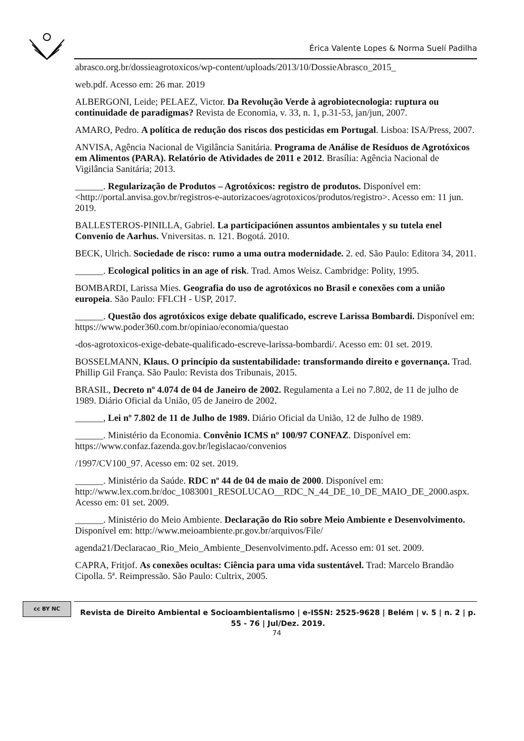Érica Valente Lopes & Norma Suelí Padilha
abrasco.org.br/dossieagrotoxicos/wp-content/uploads/2013/10/DossieAbrasco_2015_
web.pdf. Acesso em: 26 mar. 2019
ALBERGONI, Leide; PELAEZ, Victor. Da Revolução Verde à agrobiotecnologia: ruptura ou continuidade de paradigmas? Revista de Economia, v. 33, n. 1, p.31-53, jan/jun, 2007.
AMARO, Pedro. A política de redução dos riscos dos pesticidas em Portugal. Lisboa: ISA/Press, 2007.
ANVISA, Agência Nacional de Vigilância Sanitária. Programa de Análise de Resíduos de Agrotóxicos em Alimentos (PARA). Relatório de Atividades de 2011 e 2012. Brasília: Agência Nacional de Vigilância Sanitária; 2013.
______. Regularização de Produtos – Agrotóxicos: registro de produtos. Disponível em: <http://portal.anvisa.gov.br/registros-e-autorizacoes/agrotoxicos/produtos/registro>. Acesso em: 11 jun. 2019.
BALLESTEROS-PINILLA, Gabriel. La participaciónen assuntos ambientales y su tutela enel Convenio de Aarhus. Vniversitas. n. 121. Bogotá. 2010.
BECK, Ulrich. Sociedade de risco: rumo a uma outra modernidade. 2. ed. São Paulo: Editora 34, 2011.
______. Ecological politics in an age of risk. Trad. Amos Weisz. Cambridge: Polity, 1995.
BOMBARDI, Larissa Mies. Geografia do uso de agrotóxicos no Brasil e conexões com a união europeia. São Paulo: FFLCH - USP, 2017.
______. Questão dos agrotóxicos exige debate qualificado, escreve Larissa Bombardi. Disponível em: https://www.poder360.com.br/opiniao/economia/questao
-dos-agrotoxicos-exige-debate-qualificado-escreve-larissa-bombardi/. Acesso em: 01 set. 2019.
BOSSELMANN, Klaus. O princípio da sustentabilidade: transformando direito e governança. Trad. Phillip Gil França. São Paulo: Revista dos Tribunais, 2015.
BRASIL, Decreto nº 4.074 de 04 de Janeiro de 2002. Regulamenta a Lei no 7.802, de 11 de julho de 1989. Diário Oficial da União, 05 de Janeiro de 2002.
______, Lei nº 7.802 de 11 de Julho de 1989. Diário Oficial da União, 12 de Julho de 1989.
______. Ministério da Economia. Convênio ICMS nº 100/97 CONFAZ. Disponível em: https://www.confaz.fazenda.gov.br/legislacao/convenios
/1997/CV100_97. Acesso em: 02 set. 2019.
______. Ministério da Saúde. RDC nº 44 de 04 de maio de 2000. Disponível em: http://www.lex.com.br/doc_1083001_RESOLUCAO__RDC_N_44_DE_10_DE_MAIO_DE_2000.aspx. Acesso em: 01 set. 2009.
______. Ministério do Meio Ambiente. Declaração do Rio sobre Meio Ambiente e Desenvolvimento. Disponível em: http://www.meioambiente.pr.gov.br/arquivos/File/
agenda21/Declaracao_Rio_Meio_Ambiente_Desenvolvimento.pdf. Acesso em: 01 set. 2009.
CAPRA, Fritjof. As conexões ocultas: Ciência para uma vida sustentável. Trad: Marcelo Brandão Cipolla. 5ª. Reimpressão. São Paulo: Cultrix, 2005.
cc BY NC
Revista de Direito Ambiental e Socioambientalismo | e-ISSN: 2525-9628 | Belém | v. 5 | n. 2 | p. 55 - 76 | Jul/Dez. 2019.
74